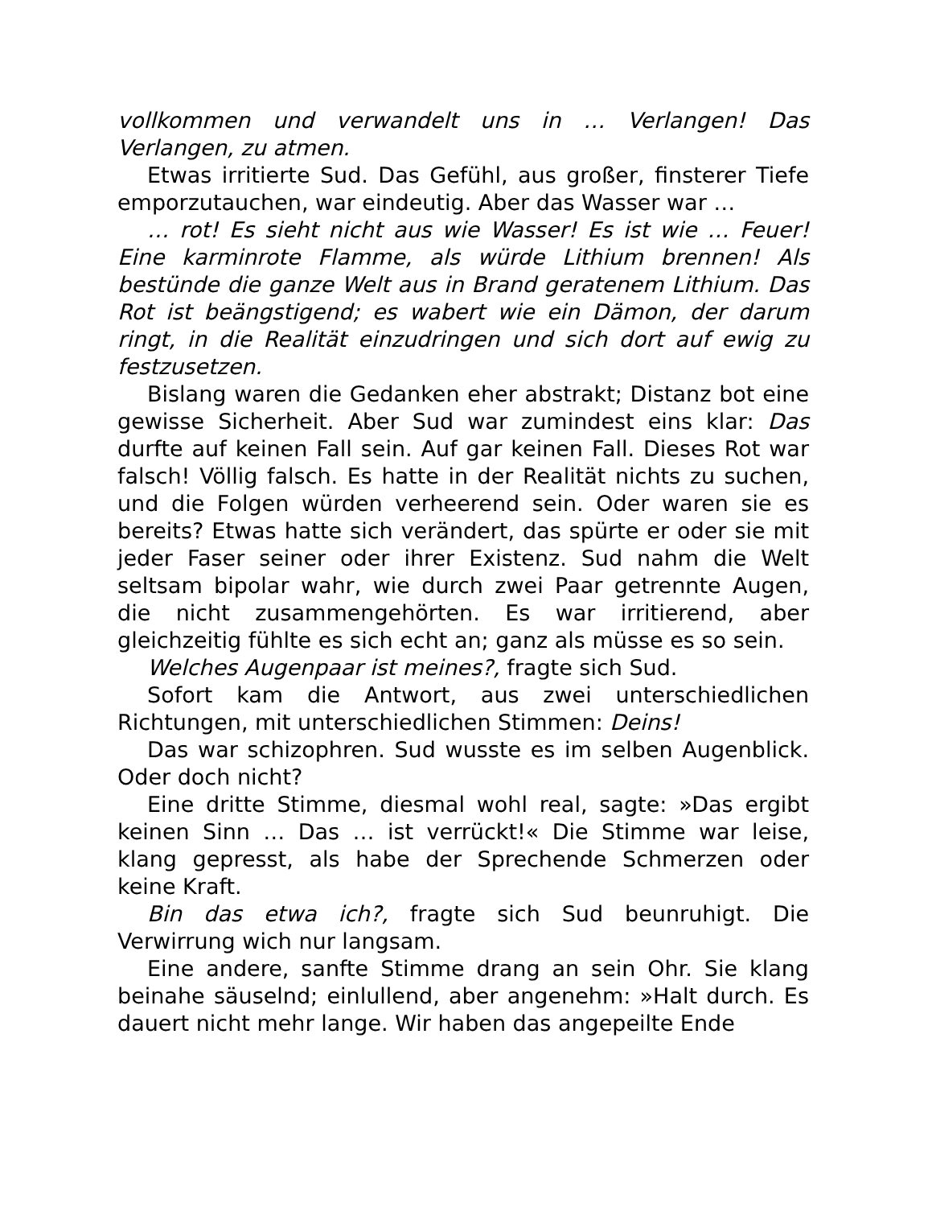vollkommen und verwandelt uns in … Verlangen! Das Verlangen, zu atmen.
Etwas irritierte Sud. Das Gefühl, aus großer, finsterer Tiefe emporzutauchen, war eindeutig. Aber das Wasser war …
… rot! Es sieht nicht aus wie Wasser! Es ist wie … Feuer! Eine karminrote Flamme, als würde Lithium brennen! Als bestünde die ganze Welt aus in Brand geratenem Lithium. Das Rot ist beängstigend; es wabert wie ein Dämon, der darum ringt, in die Realität einzudringen und sich dort auf ewig zu festzusetzen.
Bislang waren die Gedanken eher abstrakt; Distanz bot eine gewisse Sicherheit. Aber Sud war zumindest eins klar: Das durfte auf keinen Fall sein. Auf gar keinen Fall. Dieses Rot war falsch! Völlig falsch. Es hatte in der Realität nichts zu suchen, und die Folgen würden verheerend sein. Oder waren sie es bereits? Etwas hatte sich verändert, das spürte er oder sie mit jeder Faser seiner oder ihrer Existenz. Sud nahm die Welt seltsam bipolar wahr, wie durch zwei Paar getrennte Augen, die nicht zusammengehörten. Es war irritierend, aber gleichzeitig fühlte es sich echt an; ganz als müsse es so sein.
Welches Augenpaar ist meines?, fragte sich Sud.
Sofort kam die Antwort, aus zwei unterschiedlichen Richtungen, mit unterschiedlichen Stimmen: Deins!
Das war schizophren. Sud wusste es im selben Augenblick. Oder doch nicht?
Eine dritte Stimme, diesmal wohl real, sagte: »Das ergibt keinen Sinn … Das … ist verrückt!« Die Stimme war leise, klang gepresst, als habe der Sprechende Schmerzen oder keine Kraft.
Bin das etwa ich?, fragte sich Sud beunruhigt. Die Verwirrung wich nur langsam.
Eine andere, sanfte Stimme drang an sein Ohr. Sie klang beinahe säuselnd; einlullend, aber angenehm: »Halt durch. Es dauert nicht mehr lange. Wir haben das angepeilte Ende